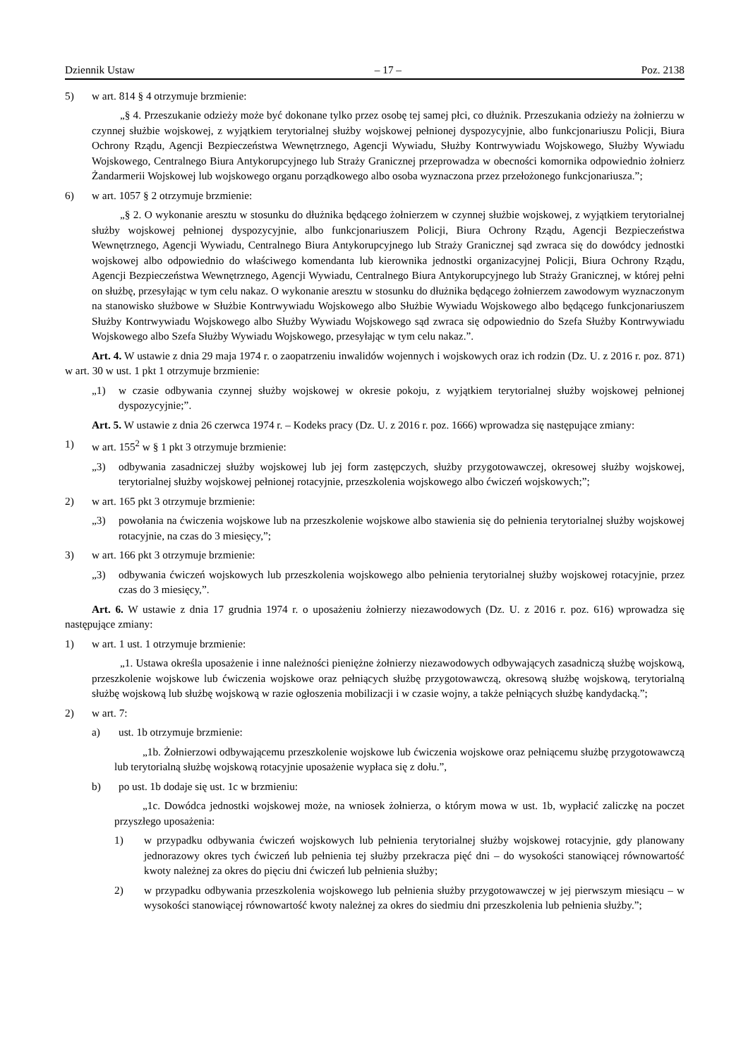Dziennik Ustaw – 17 – Poz. 2138
5) w art. 814 § 4 otrzymuje brzmienie:
„§ 4. Przeszukanie odzieży może być dokonane tylko przez osobę tej samej płci, co dłużnik. Przeszukania odzieży na żołnierzu w czynnej służbie wojskowej, z wyjątkiem terytorialnej służby wojskowej pełnionej dyspozycyjnie, albo funkcjonariuszu Policji, Biura Ochrony Rządu, Agencji Bezpieczeństwa Wewnętrznego, Agencji Wywiadu, Służby Kontrwywiadu Wojskowego, Służby Wywiadu Wojskowego, Centralnego Biura Antykorupcyjnego lub Straży Granicznej przeprowadza w obecności komornika odpowiednio żołnierz Żandarmerii Wojskowej lub wojskowego organu porządkowego albo osoba wyznaczona przez przełożonego funkcjonariusza.”;
6) w art. 1057 § 2 otrzymuje brzmienie:
„§ 2. O wykonanie aresztu w stosunku do dłużnika będącego żołnierzem w czynnej służbie wojskowej, z wyjątkiem terytorialnej służby wojskowej pełnionej dyspozycyjnie, albo funkcjonariuszem Policji, Biura Ochrony Rządu, Agencji Bezpieczeństwa Wewnętrznego, Agencji Wywiadu, Centralnego Biura Antykorupcyjnego lub Straży Granicznej sąd zwraca się do dowódcy jednostki wojskowej albo odpowiednio do właściwego komendanta lub kierownika jednostki organizacyjnej Policji, Biura Ochrony Rządu, Agencji Bezpieczeństwa Wewnętrznego, Agencji Wywiadu, Centralnego Biura Antykorupcyjnego lub Straży Granicznej, w której pełni on służbę, przesyłając w tym celu nakaz. O wykonanie aresztu w stosunku do dłużnika będącego żołnierzem zawodowym wyznaczonym na stanowisko służbowe w Służbie Kontrwywiadu Wojskowego albo Służbie Wywiadu Wojskowego albo będącego funkcjonariuszem Służby Kontrwywiadu Wojskowego albo Służby Wywiadu Wojskowego sąd zwraca się odpowiednio do Szefa Służby Kontrwywiadu Wojskowego albo Szefa Służby Wywiadu Wojskowego, przesyłając w tym celu nakaz.”.
Art. 4. W ustawie z dnia 29 maja 1974 r. o zaopatrzeniu inwalidów wojennych i wojskowych oraz ich rodzin (Dz. U. z 2016 r. poz. 871) w art. 30 w ust. 1 pkt 1 otrzymuje brzmienie:
„1) w czasie odbywania czynnej służby wojskowej w okresie pokoju, z wyjątkiem terytorialnej służby wojskowej pełnionej dyspozycyjnie;”.
Art. 5. W ustawie z dnia 26 czerwca 1974 r. – Kodeks pracy (Dz. U. z 2016 r. poz. 1666) wprowadza się następujące zmiany:
1) w art. 155<sup>2</sup> w § 1 pkt 3 otrzymuje brzmienie:
„3) odbywania zasadniczej służby wojskowej lub jej form zastępczych, służby przygotowawczej, okresowej służby wojskowej, terytorialnej służby wojskowej pełnionej rotacyjnie, przeszkolenia wojskowego albo ćwiczeń wojskowych;”;
2) w art. 165 pkt 3 otrzymuje brzmienie:
„3) powołania na ćwiczenia wojskowe lub na przeszkolenie wojskowe albo stawienia się do pełnienia terytorialnej służby wojskowej rotacyjnie, na czas do 3 miesięcy,”;
3) w art. 166 pkt 3 otrzymuje brzmienie:
„3) odbywania ćwiczeń wojskowych lub przeszkolenia wojskowego albo pełnienia terytorialnej służby wojskowej rotacyjnie, przez czas do 3 miesięcy,”.
Art. 6. W ustawie z dnia 17 grudnia 1974 r. o uposażeniu żołnierzy niezawodowych (Dz. U. z 2016 r. poz. 616) wprowadza się następujące zmiany:
1) w art. 1 ust. 1 otrzymuje brzmienie:
„1. Ustawa określa uposażenie i inne należności pieniężne żołnierzy niezawodowych odbywających zasadniczą służbę wojskową, przeszkolenie wojskowe lub ćwiczenia wojskowe oraz pełniących służbę przygotowawczą, okresową służbę wojskową, terytorialną służbę wojskową lub służbę wojskową w razie ogłoszenia mobilizacji i w czasie wojny, a także pełniących służbę kandydacką.”;
2) w art. 7:
a) ust. 1b otrzymuje brzmienie:
„1b. Żołnierzowi odbywającemu przeszkolenie wojskowe lub ćwiczenia wojskowe oraz pełniącemu służbę przygotowawczą lub terytorialną służbę wojskową rotacyjnie uposażenie wypłaca się z dołu.”,
b) po ust. 1b dodaje się ust. 1c w brzmieniu:
„1c. Dowódca jednostki wojskowej może, na wniosek żołnierza, o którym mowa w ust. 1b, wypłacić zaliczkę na poczet przyszłego uposażenia:
1) w przypadku odbywania ćwiczeń wojskowych lub pełnienia terytorialnej służby wojskowej rotacyjnie, gdy planowany jednorazowy okres tych ćwiczeń lub pełnienia tej służby przekracza pięć dni – do wysokości stanowiącej równowartość kwoty należnej za okres do pięciu dni ćwiczeń lub pełnienia służby;
2) w przypadku odbywania przeszkolenia wojskowego lub pełnienia służby przygotowawczej w jej pierwszym miesiącu – w wysokości stanowiącej równowartość kwoty należnej za okres do siedmiu dni przeszkolenia lub pełnienia służby.”;